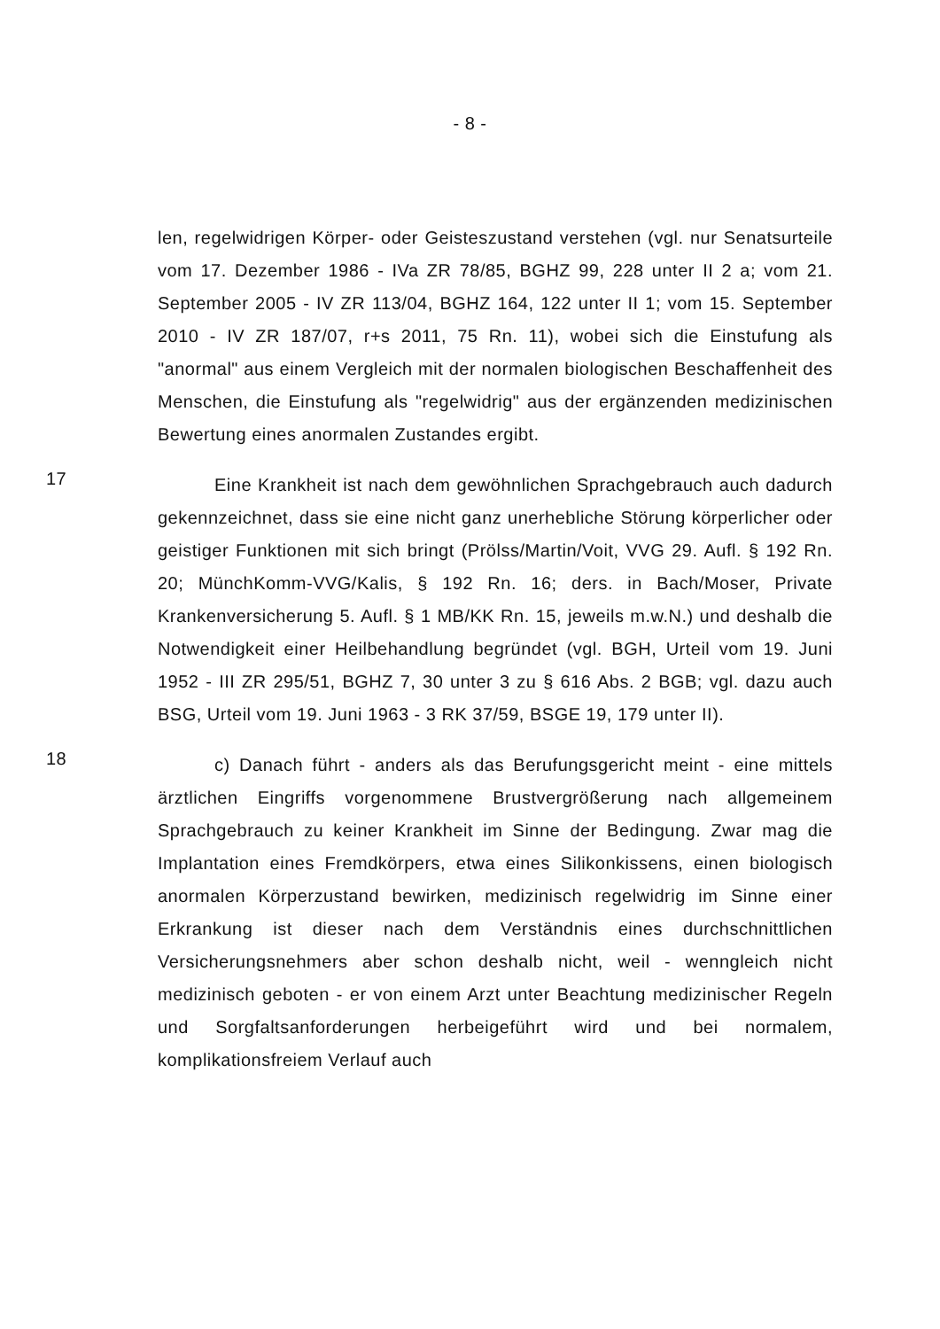- 8 -
len, regelwidrigen Körper- oder Geisteszustand verstehen (vgl. nur Senatsurteile vom 17. Dezember 1986 - IVa ZR 78/85, BGHZ 99, 228 unter II 2 a; vom 21. September 2005 - IV ZR 113/04, BGHZ 164, 122 unter II 1; vom 15. September 2010 - IV ZR 187/07, r+s 2011, 75 Rn. 11), wobei sich die Einstufung als "anormal" aus einem Vergleich mit der normalen biologischen Beschaffenheit des Menschen, die Einstufung als "regelwidrig" aus der ergänzenden medizinischen Bewertung eines anormalen Zustandes ergibt.
17
Eine Krankheit ist nach dem gewöhnlichen Sprachgebrauch auch dadurch gekennzeichnet, dass sie eine nicht ganz unerhebliche Störung körperlicher oder geistiger Funktionen mit sich bringt (Prölss/Martin/Voit, VVG 29. Aufl. § 192 Rn. 20; MünchKomm-VVG/Kalis, § 192 Rn. 16; ders. in Bach/Moser, Private Krankenversicherung 5. Aufl. § 1 MB/KK Rn. 15, jeweils m.w.N.) und deshalb die Notwendigkeit einer Heilbehandlung begründet (vgl. BGH, Urteil vom 19. Juni 1952 - III ZR 295/51, BGHZ 7, 30 unter 3 zu § 616 Abs. 2 BGB; vgl. dazu auch BSG, Urteil vom 19. Juni 1963 - 3 RK 37/59, BSGE 19, 179 unter II).
18
c) Danach führt - anders als das Berufungsgericht meint - eine mittels ärztlichen Eingriffs vorgenommene Brustvergrößerung nach allgemeinem Sprachgebrauch zu keiner Krankheit im Sinne der Bedingung. Zwar mag die Implantation eines Fremdkörpers, etwa eines Silikonkissens, einen biologisch anormalen Körperzustand bewirken, medizinisch regelwidrig im Sinne einer Erkrankung ist dieser nach dem Verständnis eines durchschnittlichen Versicherungsnehmers aber schon deshalb nicht, weil - wenngleich nicht medizinisch geboten - er von einem Arzt unter Beachtung medizinischer Regeln und Sorgfaltsanforderungen herbeigeführt wird und bei normalem, komplikationsfreiem Verlauf auch